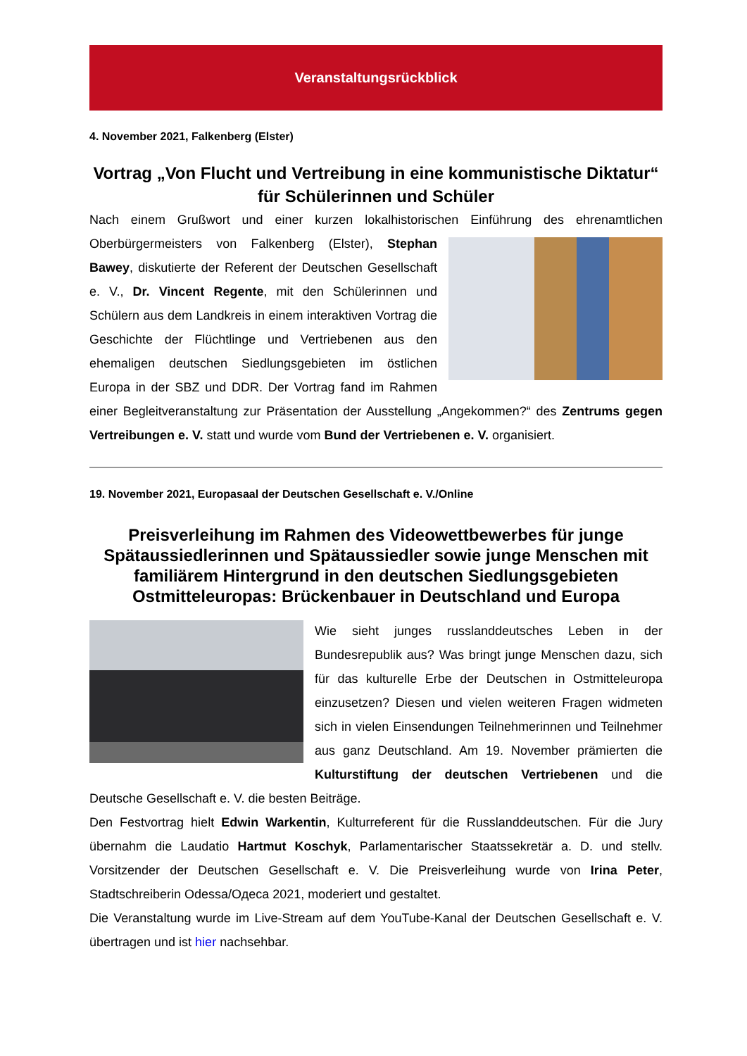Veranstaltungsrückblick
4. November 2021, Falkenberg (Elster)
Vortrag „Von Flucht und Vertreibung in eine kommunistische Diktatur“ für Schülerinnen und Schüler
Nach einem Grußwort und einer kurzen lokalhistorischen Einführung des ehrenamtlichen Oberbürgermeisters von Falkenberg (Elster), Stephan Bawey, diskutierte der Referent der Deutschen Gesellschaft e. V., Dr. Vincent Regente, mit den Schülerinnen und Schülern aus dem Landkreis in einem interaktiven Vortrag die Geschichte der Flüchtlinge und Vertriebenen aus den ehemaligen deutschen Siedlungsgebieten im östlichen Europa in der SBZ und DDR. Der Vortrag fand im Rahmen einer Begleitveranstaltung zur Präsentation der Ausstellung „Angekommen?“ des Zentrums gegen Vertreibungen e. V. statt und wurde vom Bund der Vertriebenen e. V. organisiert.
19. November 2021, Europasaal der Deutschen Gesellschaft e. V./Online
Preisverleihung im Rahmen des Videowettbewerbes für junge Spätaussiedlerinnen und Spätaussiedler sowie junge Menschen mit familiärem Hintergrund in den deutschen Siedlungsgebieten Ostmitteleuropas: Brückenbauer in Deutschland und Europa
Wie sieht junges russlanddeutsches Leben in der Bundesrepublik aus? Was bringt junge Menschen dazu, sich für das kulturelle Erbe der Deutschen in Ostmitteleuropa einzusetzen? Diesen und vielen weiteren Fragen widmeten sich in vielen Einsendungen Teilnehmerinnen und Teilnehmer aus ganz Deutschland. Am 19. November prämierten die Kulturstiftung der deutschen Vertriebenen und die Deutsche Gesellschaft e. V. die besten Beiträge.
Den Festvortrag hielt Edwin Warkentin, Kulturreferent für die Russlanddeutschen. Für die Jury übernahm die Laudatio Hartmut Koschyk, Parlamentarischer Staatssekretär a. D. und stellv. Vorsitzender der Deutschen Gesellschaft e. V. Die Preisverleihung wurde von Irina Peter, Stadtschreiberin Odessa/Одеса 2021, moderiert und gestaltet.
Die Veranstaltung wurde im Live-Stream auf dem YouTube-Kanal der Deutschen Gesellschaft e. V. übertragen und ist hier nachsehbar.